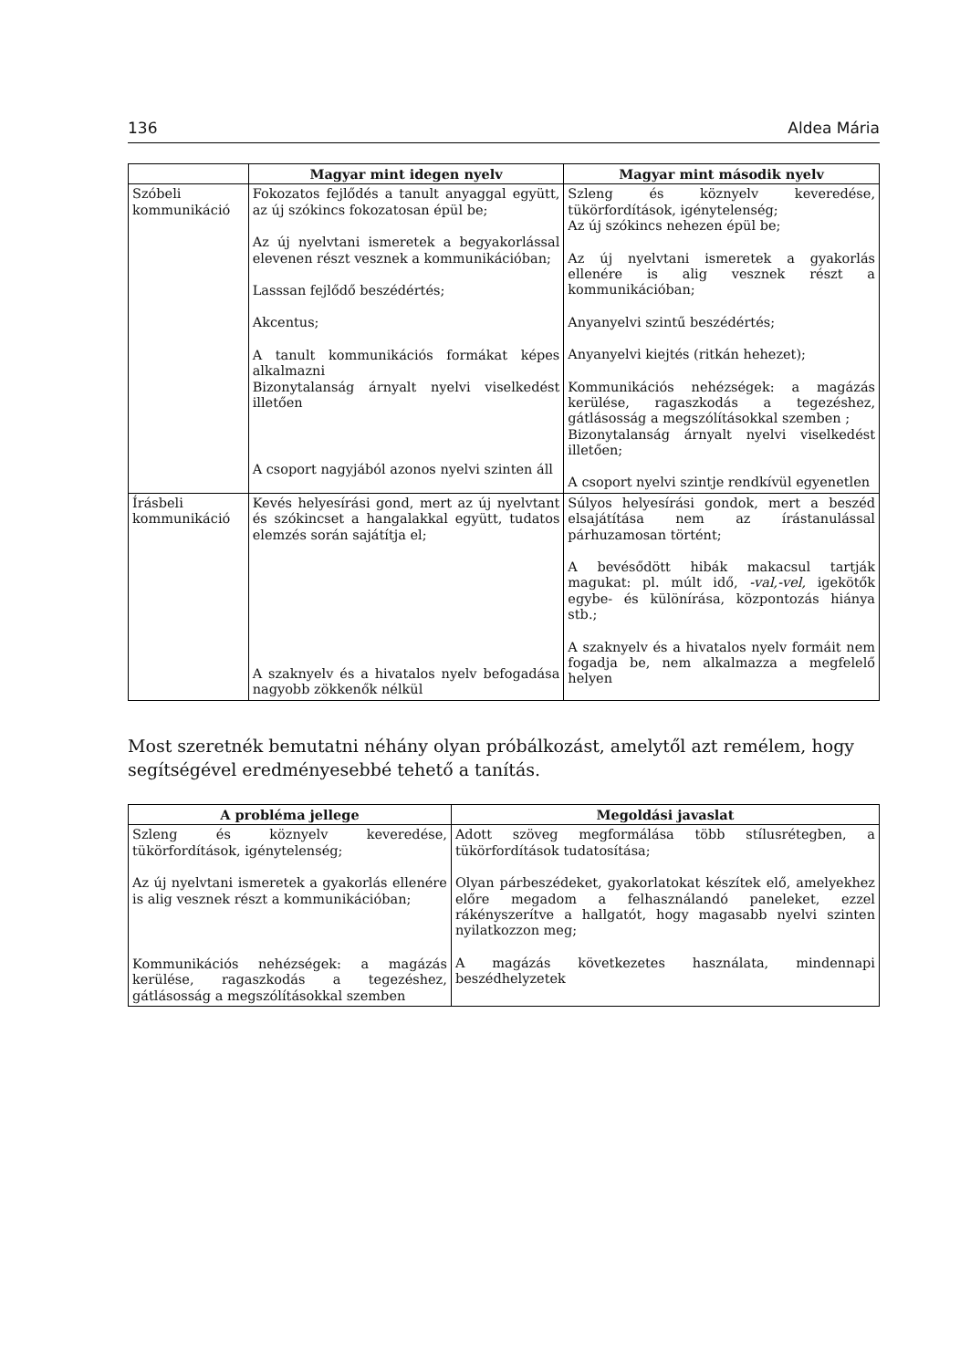136 Aldea Mária
| | Magyar mint idegen nyelv | Magyar mint második nyelv |
| --- | --- | --- |
| Szóbeli kommunikáció | Fokozatos fejlődés a tanult anyaggal együtt, az új szókincs fokozatosan épül be; Az új nyelvtani ismeretek a begyakorlással elevenen részt vesznek a kommunikációban; Lasssan fejlődő beszédértés; Akcentus; A tanult kommunikációs formákat képes alkalmazni Bizonytalanság árnyalt nyelvi viselkedést illetően A csoport nagyjából azonos nyelvi szinten áll | Szleng és köznyelv keveredése, tükörfordítások, igénytelenség; Az új szókincs nehezen épül be; Az új nyelvtani ismeretek a gyakorlás ellenére is alig vesznek részt a kommunikációban; Anyanyelvi szintű beszédértés; Anyanyelvi kiejtés (ritkán hehezet); Kommunikációs nehézségek: a magázás kerülése, ragaszkodás a tegezéshez, gátlásosság a megszólításokkal szemben ; Bizonytalanság árnyalt nyelvi viselkedést illetően; A csoport nyelvi szintje rendkívül egyenetlen |
| Írásbeli kommunikáció | Kevés helyesírási gond, mert az új nyelvtant és szókincset a hangalakkal együtt, tudatos elemzés során sajátítja el; A szaknyelv és a hivatalos nyelv befogadása nagyobb zökkenők nélkül | Súlyos helyesírási gondok, mert a beszéd elsajátítása nem az írástanulással párhuzamosan történt; A bevésődött hibák makacsul tartják magukat: pl. múlt idő, -val,-vel, igekötők egybe- és különírása, központozás hiánya stb.; A szaknyelv és a hivatalos nyelv formáit nem fogadja be, nem alkalmazza a megfelelő helyen |
Most szeretnék bemutatni néhány olyan próbálkozást, amelytől azt remélem, hogy segítségével eredményesebbé tehető a tanítás.
| A probléma jellege | Megoldási javaslat |
| --- | --- |
| Szleng és köznyelv keveredése, tükörfordítások, igénytelenség; Az új nyelvtani ismeretek a gyakorlás ellenére is alig vesznek részt a kommunikációban; Kommunikációs nehézségek: a magázás kerülése, ragaszkodás a tegezéshez, gátlásosság a megszólításokkal szemben | Adott szöveg megformálása több stílusrétegben, a tükörfordítások tudatosítása; Olyan párbeszédeket, gyakorlatokat készítek elő, amelyekhez előre megadom a felhasználandó paneleket, ezzel rákényszerítve a hallgatót, hogy magasabb nyelvi szinten nyilatkozzon meg; A magázás következetes használata, mindennapi beszédhelyzetek |